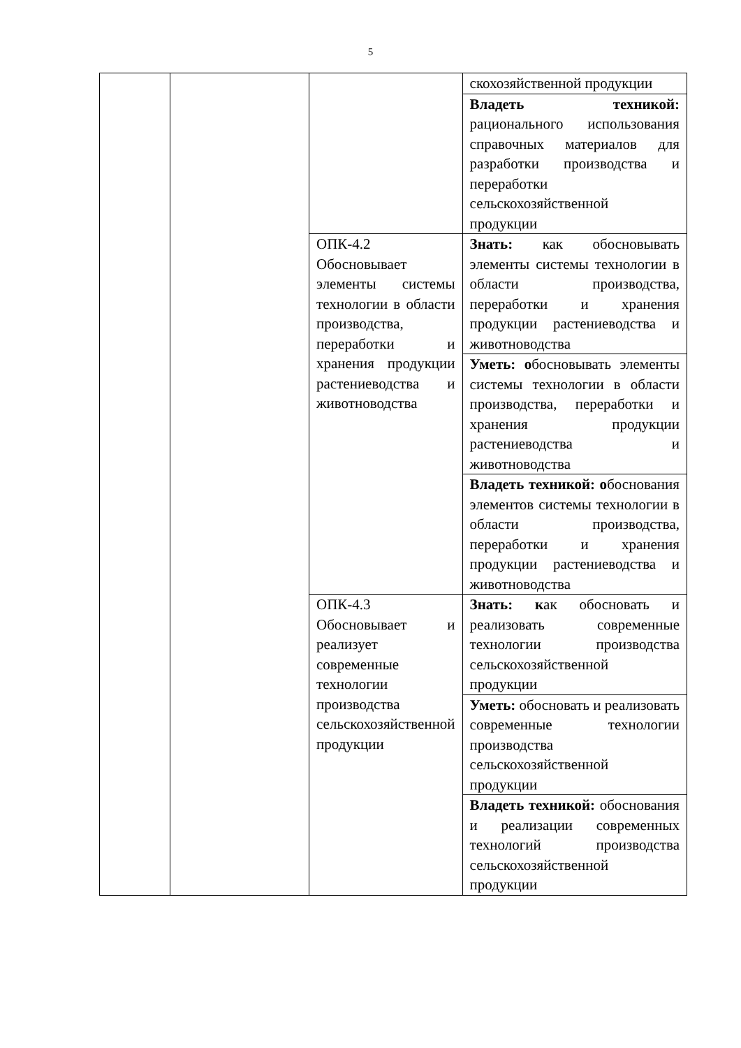5
| | | | скохозяйственной продукции |
| | | | Владеть техникой: рационального использования справочных материалов для разработки производства и переработки сельскохозяйственной продукции |
| | | ОПК-4.2 Обосновывает элементы системы технологии в области производства, переработки и хранения продукции растениеводства и животноводства | Знать: как обосновывать элементы системы технологии в области производства, переработки и хранения продукции растениеводства и животноводства |
| | | | Уметь: о босновывать элементы системы технологии в области производства, переработки и хранения продукции растениеводства и животноводства |
| | | | Владеть техникой: о боснования элементов системы технологии в области производства, переработки и хранения продукции растениеводства и животноводства |
| | | ОПК-4.3 Обосновывает и реализует современные технологии производства сельскохозяйственной продукции | Знать: к ак обосновать и реализовать современные технологии производства сельскохозяйственной продукции |
| | | | Уметь: обосновать и реализовать современные технологии производства сельскохозяйственной продукции |
| | | | Владеть техникой: обоснования и реализации современных технологий производства сельскохозяйственной продукции |